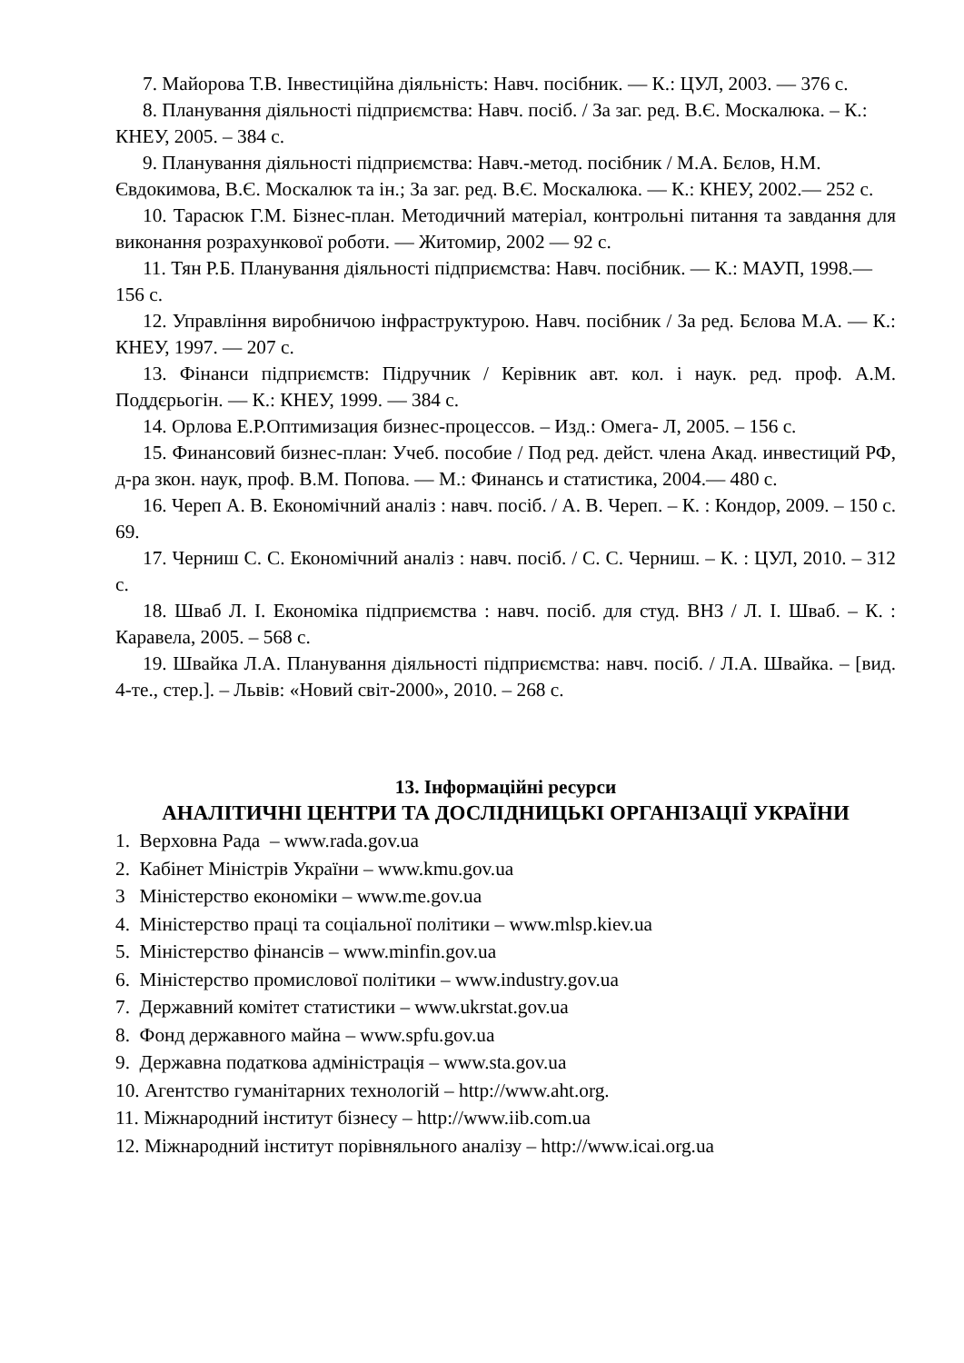7. Майорова Т.В. Інвестиційна діяльність: Навч. посібник. — К.: ЦУЛ, 2003. — 376 с.
8. Планування діяльності підприємства: Навч. посіб. / За заг. ред. В.Є. Москалюка. – К.: КНЕУ, 2005. – 384 с.
9. Планування діяльності підприємства: Навч.-метод. посібник / М.А. Бєлов, Н.М. Євдокимова, В.Є. Москалюк та ін.; За заг. ред. В.Є. Москалюка. — К.: КНЕУ, 2002.— 252 с.
10. Тарасюк Г.М. Бізнес-план. Методичний матеріал, контрольні питання та завдання для виконання розрахункової роботи. — Житомир, 2002 — 92 с.
11. Тян Р.Б. Планування діяльності підприємства: Навч. посібник. — К.: МАУП, 1998.— 156 с.
12. Управління виробничою інфраструктурою. Навч. посібник / За ред. Бєлова М.А. — К.: КНЕУ, 1997. — 207 с.
13. Фінанси підприємств: Підручник / Керівник авт. кол. і наук. ред. проф. А.М. Поддєрьогін. — К.: КНЕУ, 1999. — 384 с.
14. Орлова Е.Р.Оптимизация бизнес-процессов. – Изд.: Омега- Л, 2005. – 156 с.
15. Финансовий бизнес-план: Учеб. пособие / Под ред. дейст. члена Акад. инвестиций РФ, д-ра зкон. наук, проф. В.М. Попова. — М.: Финансь и статистика, 2004.— 480 с.
16. Череп А. В. Економічний аналіз : навч. посіб. / А. В. Череп. – К. : Кондор, 2009. – 150 с. 69.
17. Черниш С. С. Економічний аналіз : навч. посіб. / С. С. Черниш. – К. : ЦУЛ, 2010. – 312 с.
18. Шваб Л. І. Економіка підприємства : навч. посіб. для студ. ВНЗ / Л. І. Шваб. – К. : Каравела, 2005. – 568 с.
19. Швайка Л.А. Планування діяльності підприємства: навч. посіб. / Л.А. Швайка. – [вид. 4-те., стер.]. – Львів: «Новий світ-2000», 2010. – 268 с.
13. Інформаційні ресурси
АНАЛІТИЧНІ ЦЕНТРИ ТА ДОСЛІДНИЦЬКІ ОРГАНІЗАЦІЇ УКРАЇНИ
1. Верховна Рада – www.rada.gov.ua
2. Кабінет Міністрів України – www.kmu.gov.ua
3 Міністерство економіки – www.me.gov.ua
4. Міністерство праці та соціальної політики – www.mlsp.kiev.ua
5. Міністерство фінансів – www.minfin.gov.ua
6. Міністерство промислової політики – www.industry.gov.ua
7. Державний комітет статистики – www.ukrstat.gov.ua
8. Фонд державного майна – www.spfu.gov.ua
9. Державна податкова адміністрація – www.sta.gov.ua
10. Агентство гуманітарних технологій – http://www.aht.org.
11. Міжнародний інститут бізнесу – http://www.iib.com.ua
12. Міжнародний інститут порівняльного аналізу – http://www.icai.org.ua